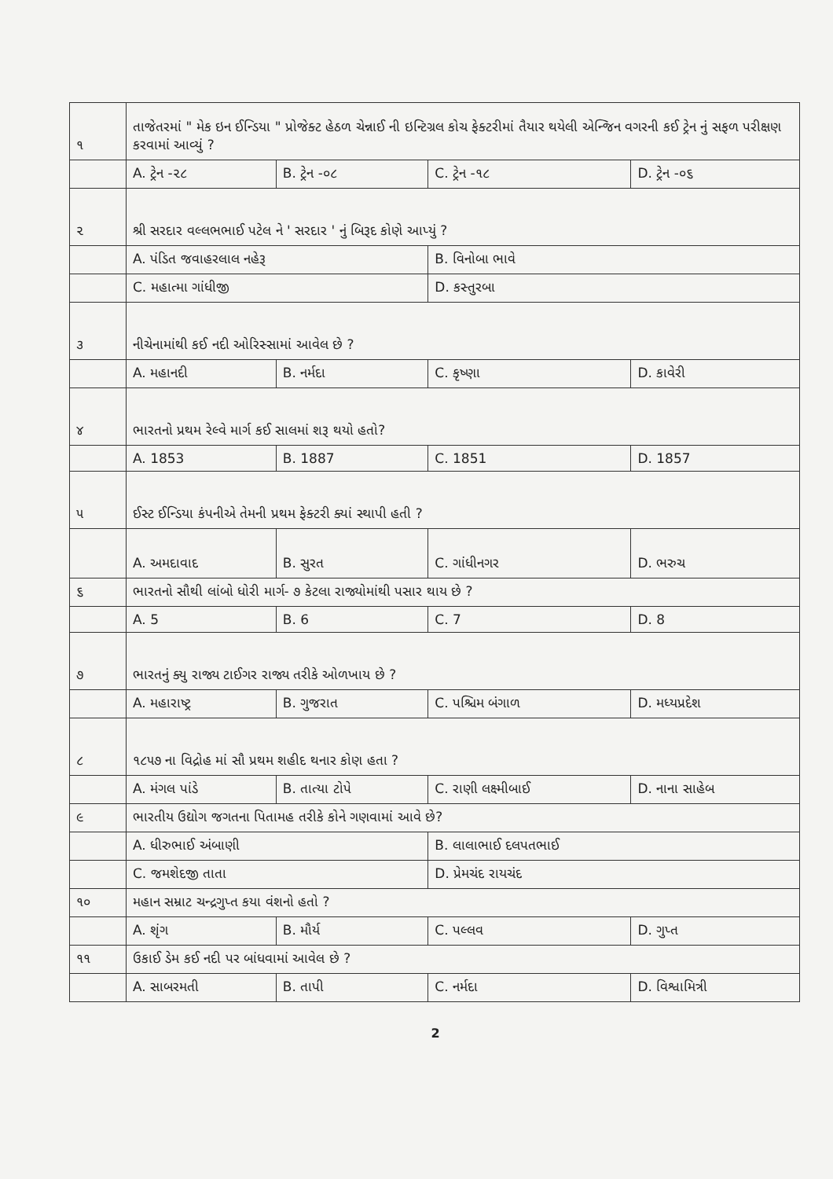| ૧ | તાજેતરમાં " મેક ઇન ઈન્ડિયા " પ્રોજેક્ટ હેઠળ ચેન્નાઈ ની ઇન્ટિગ્રલ કોચ ફેક્ટરીમાં તૈયાર થયેલી એન્જિન વગરની કઈ ટ્રેન નું સફળ પરીક્ષણ કરવામાં આવ્યું ? | | | |
| | A. ટ્રેન -૨૮ | B. ટ્રેન -૦૮ | C. ટ્રેન -૧૮ | D. ટ્રેન -૦૬ |
| ૨ | શ્રી સરદાર વલ્લભભાઈ પટેલ ને ' સરદાર ' નું બિરૂદ કોણે આપ્યું ? | | | |
| | A. પંડિત જવાહરલાલ નહેરૂ | | B. વિનોબા ભાવે | |
| | C. મહાત્મા ગાંધીજી | | D. કસ્તુરબા | |
| ૩ | નીચેનામાંથી કઈ નદી ઓરિસ્સામાં આવેલ છે ? | | | |
| | A. મહાનદી | B. નર્મદા | C. કૃષ્ણા | D. કાવેરી |
| ૪ | ભારતનો પ્રથમ રેલ્વે માર્ગ કઈ સાલમાં શરૂ થયો હતો? | | | |
| | A. 1853 | B. 1887 | C. 1851 | D. 1857 |
| ૫ | ઈસ્ટ ઈન્ડિયા કંપનીએ તેમની પ્રથમ ફેક્ટરી ક્યાં સ્થાપી હતી ? | | | |
| | A. અમદાવાદ | B. સુરત | C. ગાંધીનગર | D. ભરુચ |
| ૬ | ભારતનો સૌથી લાંબો ધોરી માર્ગ- ૭ કેટલા રાજ્યોમાંથી પસાર થાય છે ? | | | |
| | A. 5 | B. 6 | C. 7 | D. 8 |
| ૭ | ભારતનું ક્યુ રાજ્ય ટાઈગર રાજ્ય તરીકે ઓળખાય છે ? | | | |
| | A. મહારાષ્ટ્ર | B. ગુજરાત | C. પશ્ચિમ બંગાળ | D. મધ્યપ્રદેશ |
| ૮ | ૧૮૫૭ ના વિદ્રોહ માં સૌ પ્રથમ શહીદ થનાર કોણ હતા ? | | | |
| | A. મંગલ પાંડે | B. તાત્યા ટોપે | C. રાણી લક્ષ્મીબાઈ | D. નાના સાહેબ |
| ૯ | ભારતીય ઉદ્યોગ જગતના પિતામહ તરીકે કોને ગણવામાં આવે છે? | | | |
| | A. ધીરુભાઈ અંબાણી | | B. લાલાભાઈ દલપતભાઈ | |
| | C. જમશેદજી તાતા | | D. પ્રેમચંદ રાયચંદ | |
| ૧૦ | મહાન સમ્રાટ ચન્દ્રગુપ્ત કયા વંશનો હતો ? | | | |
| | A. શૃંગ | B. મૌર્ય | C. પલ્લવ | D. ગુપ્ત |
| ૧૧ | ઉકાઈ ડેમ કઈ નદી પર બાંધવામાં આવેલ છે ? | | | |
| | A. સાબરમતી | B. તાપી | C. નર્મદા | D. વિશ્વામિત્રી |
2